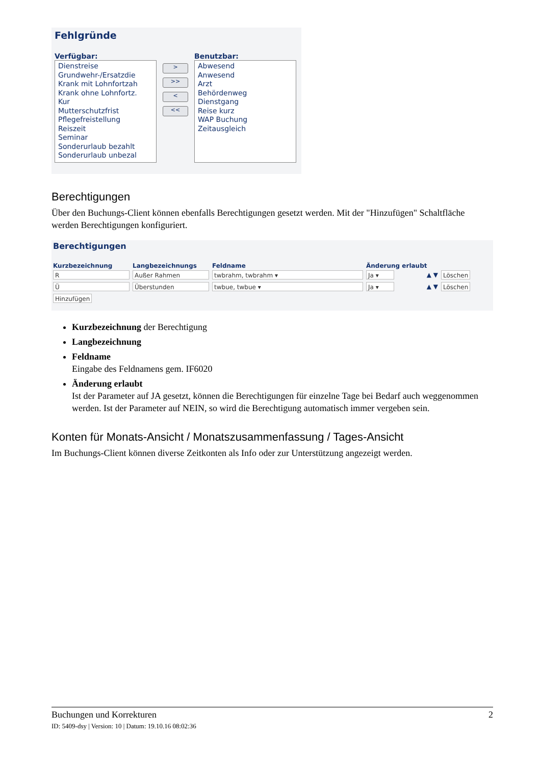Fehlgründe
Verfügbar:
Dienstreise
Grundwehr-/Ersatzdie
Krank mit Lohnfortzah
Krank ohne Lohnfortz.
Kur
Mutterschutzfrist
Pflegefreistellung
Reiszeit
Seminar
Sonderurlaub bezahlt
Sonderurlaub unbezal
>
>>
<
<<
Benutzbar:
Abwesend
Anwesend
Arzt
Behördenweg
Dienstgang
Reise kurz
WAP Buchung
Zeitausgleich
Berechtigungen
Über den Buchungs-Client können ebenfalls Berechtigungen gesetzt werden. Mit der "Hinzufügen" Schaltfläche werden Berechtigungen konfiguriert.
Berechtigungen
Kurzbezeichnung Langbezeichnungs Feldname Änderung erlaubt
R Außer Rahmen twbrahm, twbrahm ▾ Ja ▾ ▲ ▼ Löschen
Ü Überstunden twbue, twbue ▾ Ja ▾ ▲ ▼ Löschen
Hinzufügen
Kurzbezeichnung der Berechtigung
Langbezeichnung
Feldname
Eingabe des Feldnamens gem. IF6020
Änderung erlaubt
Ist der Parameter auf JA gesetzt, können die Berechtigungen für einzelne Tage bei Bedarf auch weggenommen werden. Ist der Parameter auf NEIN, so wird die Berechtigung automatisch immer vergeben sein.
Konten für Monats-Ansicht / Monatszusammenfassung / Tages-Ansicht
Im Buchungs-Client können diverse Zeitkonten als Info oder zur Unterstützung angezeigt werden.
Buchungen und Korrekturen 2
ID: 5409-dsy | Version: 10 | Datum: 19.10.16 08:02:36